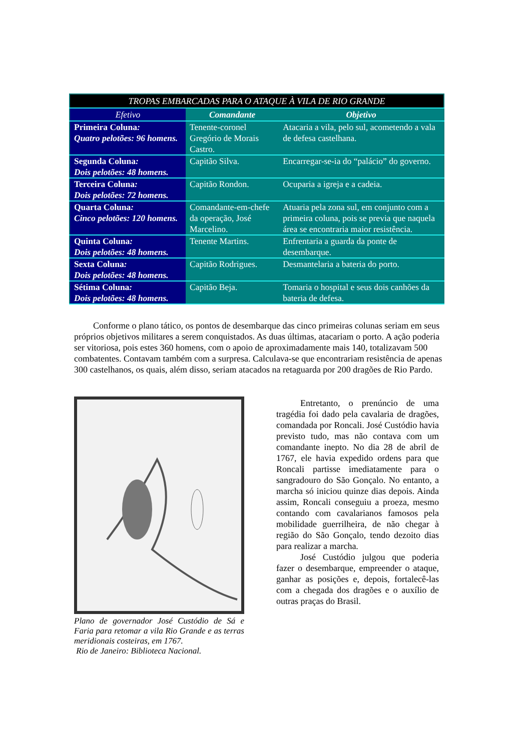| TROPAS EMBARCADAS PARA O ATAQUE À VILA DE RIO GRANDE | | |
| --- | --- | --- |
| Efetivo | Comandante | Objetivo |
| Primeira Coluna : Quatro pelotões: 96 homens. | Tenente-coronel Gregório de Morais Castro. | Atacaria a vila, pelo sul, acometendo a vala de defesa castelhana. |
| Segunda Coluna : Dois pelotões: 48 homens. | Capitão Silva. | Encarregar-se-ia do “palácio” do governo. |
| Terceira Coluna : Dois pelotões: 72 homens. | Capitão Rondon. | Ocuparia a igreja e a cadeia. |
| Quarta Coluna : Cinco pelotões: 120 homens. | Comandante-em-chefe da operação, José Marcelino. | Atuaria pela zona sul, em conjunto com a primeira coluna, pois se previa que naquela área se encontraria maior resistência. |
| Quinta Coluna : Dois pelotões: 48 homens. | Tenente Martins. | Enfrentaria a guarda da ponte de desembarque. |
| Sexta Coluna : Dois pelotões: 48 homens. | Capitão Rodrigues. | Desmantelaria a bateria do porto. |
| Sétima Coluna : Dois pelotões: 48 homens. | Capitão Beja. | Tomaria o hospital e seus dois canhões da bateria de defesa. |
Conforme o plano tático, os pontos de desembarque das cinco primeiras colunas seriam em seus próprios objetivos militares a serem conquistados. As duas últimas, atacariam o porto. A ação poderia ser vitoriosa, pois estes 360 homens, com o apoio de aproximadamente mais 140, totalizavam 500 combatentes. Contavam também com a surpresa. Calculava-se que encontrariam resistência de apenas 300 castelhanos, os quais, além disso, seriam atacados na retaguarda por 200 dragões de Rio Pardo.
Plano de governador José Custódio de Sá e Faria para retomar a vila Rio Grande e as terras meridionais costeiras, em 1767.
Rio de Janeiro: Biblioteca Nacional.
Entretanto, o prenúncio de uma tragédia foi dado pela cavalaria de dragões, comandada por Roncali. José Custódio havia previsto tudo, mas não contava com um comandante inepto. No dia 28 de abril de 1767, ele havia expedido ordens para que Roncali partisse imediatamente para o sangradouro do São Gonçalo. No entanto, a marcha só iniciou quinze dias depois. Ainda assim, Roncali conseguiu a proeza, mesmo contando com cavalarianos famosos pela mobilidade guerrilheira, de não chegar à região do São Gonçalo, tendo dezoito dias para realizar a marcha.
José Custódio julgou que poderia fazer o desembarque, empreender o ataque, ganhar as posições e, depois, fortalecê-las com a chegada dos dragões e o auxílio de outras praças do Brasil.